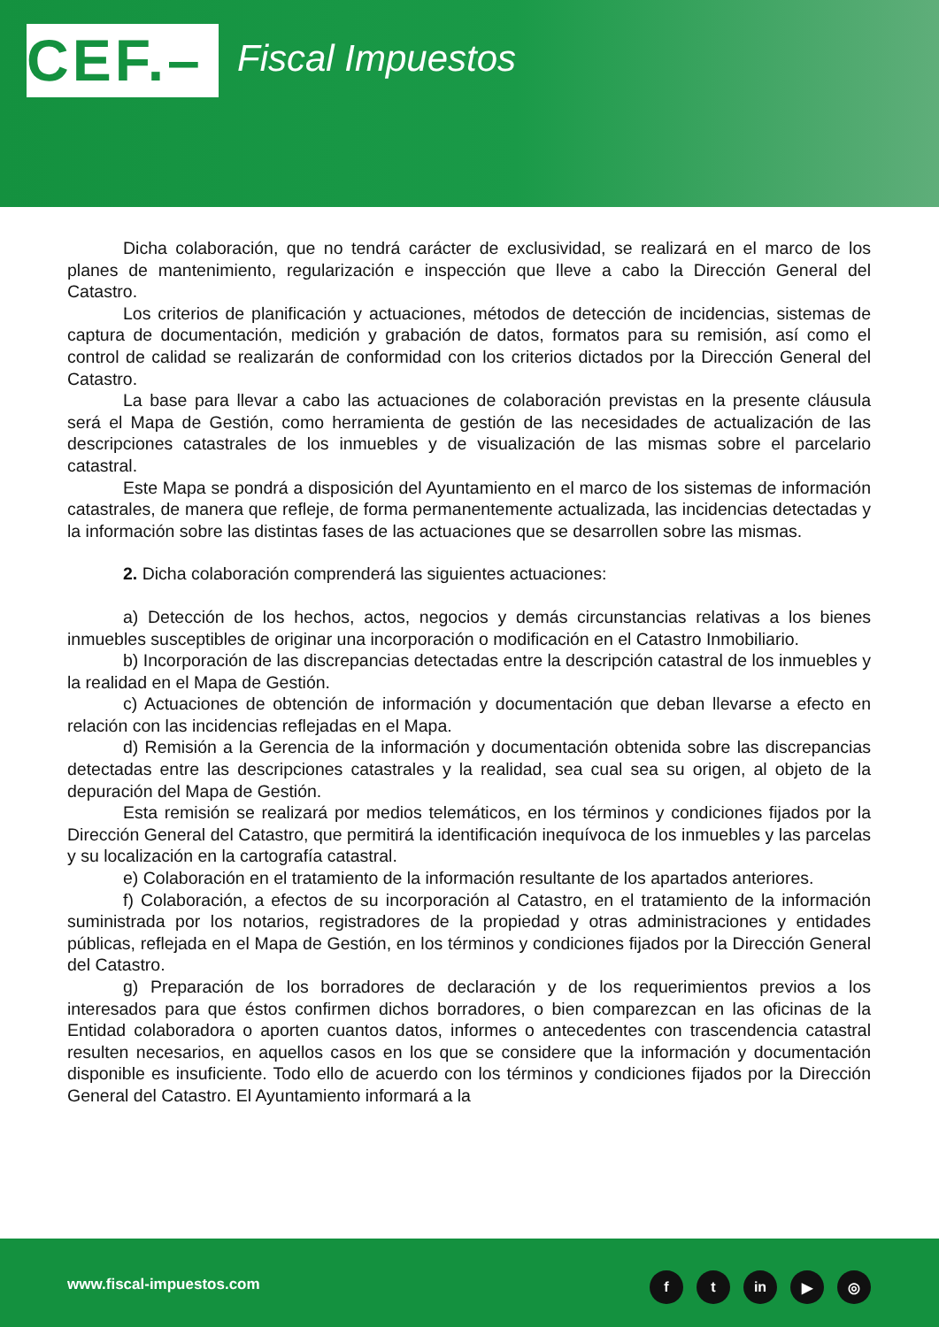CEF.–
Fiscal Impuestos
Dicha colaboración, que no tendrá carácter de exclusividad, se realizará en el marco de los planes de mantenimiento, regularización e inspección que lleve a cabo la Dirección General del Catastro.
Los criterios de planificación y actuaciones, métodos de detección de incidencias, sistemas de captura de documentación, medición y grabación de datos, formatos para su remisión, así como el control de calidad se realizarán de conformidad con los criterios dictados por la Dirección General del Catastro.
La base para llevar a cabo las actuaciones de colaboración previstas en la presente cláusula será el Mapa de Gestión, como herramienta de gestión de las necesidades de actualización de las descripciones catastrales de los inmuebles y de visualización de las mismas sobre el parcelario catastral.
Este Mapa se pondrá a disposición del Ayuntamiento en el marco de los sistemas de información catastrales, de manera que refleje, de forma permanentemente actualizada, las incidencias detectadas y la información sobre las distintas fases de las actuaciones que se desarrollen sobre las mismas.
2. Dicha colaboración comprenderá las siguientes actuaciones:
a) Detección de los hechos, actos, negocios y demás circunstancias relativas a los bienes inmuebles susceptibles de originar una incorporación o modificación en el Catastro Inmobiliario.
b) Incorporación de las discrepancias detectadas entre la descripción catastral de los inmuebles y la realidad en el Mapa de Gestión.
c) Actuaciones de obtención de información y documentación que deban llevarse a efecto en relación con las incidencias reflejadas en el Mapa.
d) Remisión a la Gerencia de la información y documentación obtenida sobre las discrepancias detectadas entre las descripciones catastrales y la realidad, sea cual sea su origen, al objeto de la depuración del Mapa de Gestión.
Esta remisión se realizará por medios telemáticos, en los términos y condiciones fijados por la Dirección General del Catastro, que permitirá la identificación inequívoca de los inmuebles y las parcelas y su localización en la cartografía catastral.
e) Colaboración en el tratamiento de la información resultante de los apartados anteriores.
f) Colaboración, a efectos de su incorporación al Catastro, en el tratamiento de la información suministrada por los notarios, registradores de la propiedad y otras administraciones y entidades públicas, reflejada en el Mapa de Gestión, en los términos y condiciones fijados por la Dirección General del Catastro.
g) Preparación de los borradores de declaración y de los requerimientos previos a los interesados para que éstos confirmen dichos borradores, o bien comparezcan en las oficinas de la Entidad colaboradora o aporten cuantos datos, informes o antecedentes con trascendencia catastral resulten necesarios, en aquellos casos en los que se considere que la información y documentación disponible es insuficiente. Todo ello de acuerdo con los términos y condiciones fijados por la Dirección General del Catastro. El Ayuntamiento informará a la
www.fiscal-impuestos.com ft in ▶ ◎